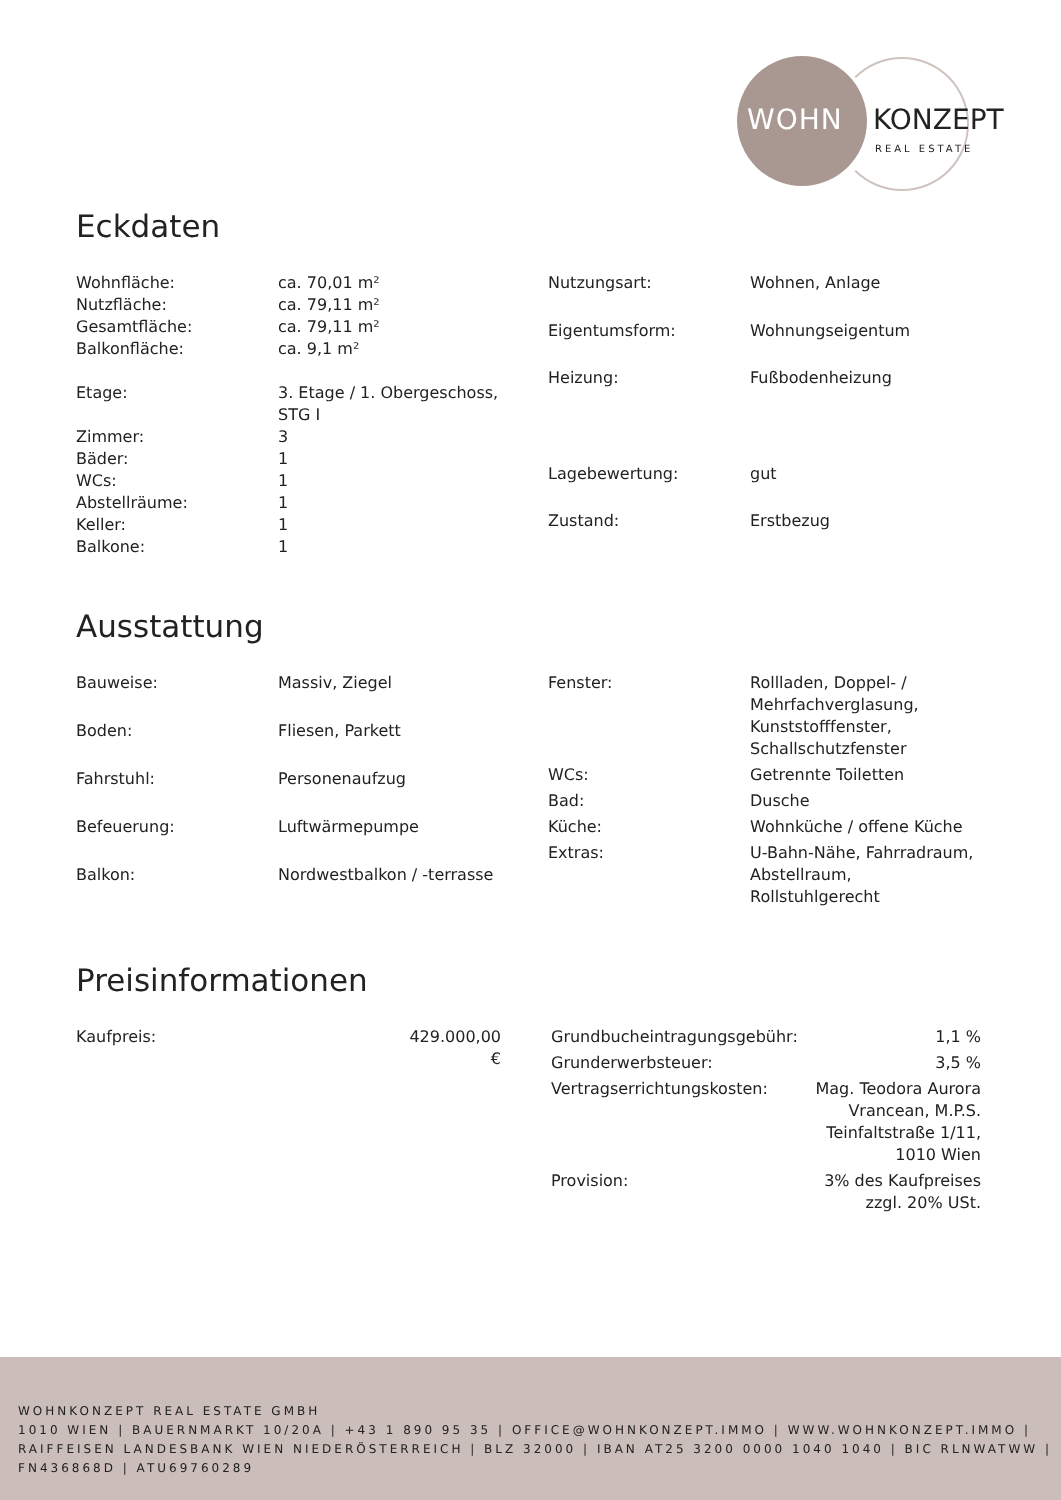WOHN KONZEPT
REAL ESTATE
Eckdaten
| Wohnfläche: | ca. 70,01 m² |
| Nutzfläche: | ca. 79,11 m² |
| Gesamtfläche: | ca. 79,11 m² |
| Balkonfläche: | ca. 9,1 m² |
| Etage: | 3. Etage / 1. Obergeschoss, STG I |
| Zimmer: | 3 |
| Bäder: | 1 |
| WCs: | 1 |
| Abstellräume: | 1 |
| Keller: | 1 |
| Balkone: | 1 |
| Nutzungsart: | Wohnen, Anlage |
| Eigentumsform: | Wohnungseigentum |
| Heizung: | Fußbodenheizung |
| Lagebewertung: | gut |
| Zustand: | Erstbezug |
Ausstattung
| Bauweise: | Massiv, Ziegel |
| Boden: | Fliesen, Parkett |
| Fahrstuhl: | Personenaufzug |
| Befeuerung: | Luftwärmepumpe |
| Balkon: | Nordwestbalkon / -terrasse |
| Fenster: | Rollladen, Doppel- / Mehrfachverglasung, Kunststofffenster, Schallschutzfenster |
| WCs: | Getrennte Toiletten |
| Bad: | Dusche |
| Küche: | Wohnküche / offene Küche |
| Extras: | U-Bahn-Nähe, Fahrradraum, Abstellraum, Rollstuhlgerecht |
Preisinformationen
| Kaufpreis: | 429.000,00 € |
| Grundbucheintragungsgebühr: | 1,1 % |
| Grunderwerbsteuer: | 3,5 % |
| Vertragserrichtungskosten: | Mag. Teodora Aurora Vrancean, M.P.S. Teinfaltstraße 1/11, 1010 Wien |
| Provision: | 3% des Kaufpreises zzgl. 20% USt. |
WOHNKONZEPT REAL ESTATE GMBH
1010 WIEN | BAUERNMARKT 10/20A | +43 1 890 95 35 | OFFICE@WOHNKONZEPT.IMMO | WWW.WOHNKONZEPT.IMMO | RAIFFEISEN LANDESBANK WIEN NIEDERÖSTERREICH | BLZ 32000 | IBAN AT25 3200 0000 1040 1040 | BIC RLNWATWW | FN436868D | ATU69760289